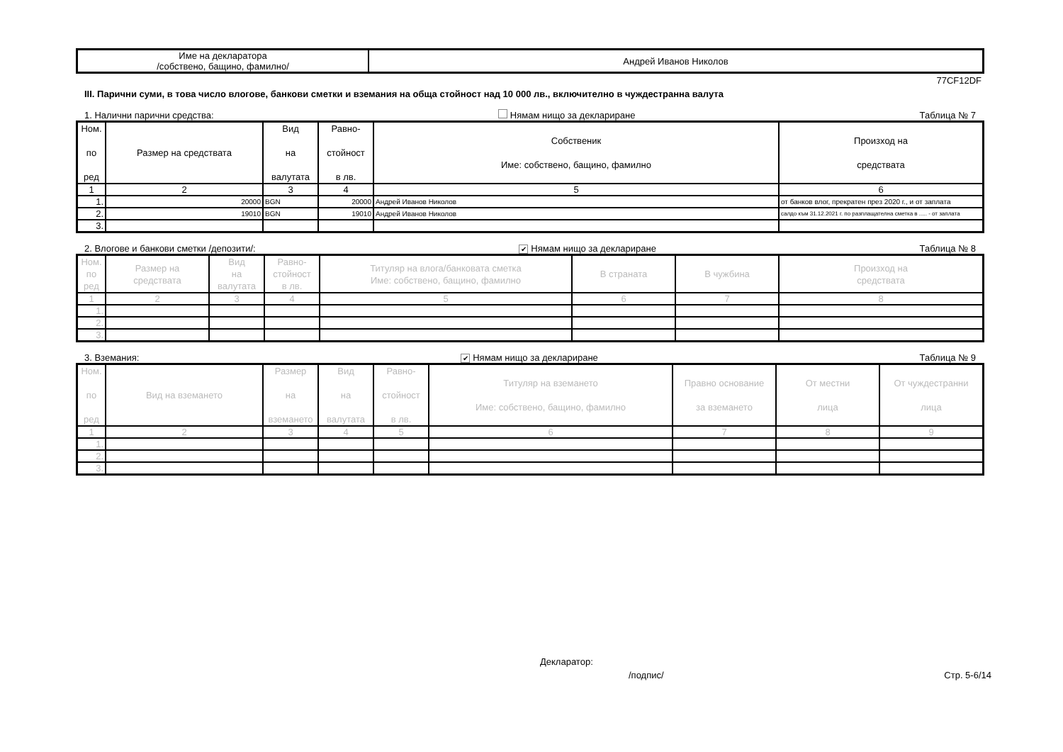| Име на декларатора /собствено, бащино, фамилно/ | Андрей Иванов Николов |
77CF12DF
III. Парични суми, в това число влогове, банкови сметки и вземания на обща стойност над 10 000 лв., включително в чуждестранна валута
1. Налични парични средства: Нямам нищо за деклариране Таблица № 7
| Ном. по ред | Размер на средствата | Вид на валутата | Равно- стойност в лв. | Собственик Име: собствено, бащино, фамилно | Произход на средствата |
| --- | --- | --- | --- | --- | --- |
| 1 | 2 | 3 | 4 | 5 | 6 |
| 1. | 20000 | BGN | 20000 | Андрей Иванов Николов | от банков влог, прекратен през 2020 г., и от заплата |
| 2. | 19010 | BGN | 19010 | Андрей Иванов Николов | салдо към 31.12.2021 г. по разплащателна сметка в ..... - от заплата |
| 3. | | | | | |
2. Влогове и банкови сметки /депозити/: ✔ Нямам нищо за деклариране Таблица № 8
| Ном. по ред | Размер на средствата | Вид на валутата | Равно- стойност в лв. | Титуляр на влога/банковата сметка Име: собствено, бащино, фамилно | В страната | В чужбина | Произход на средствата |
| --- | --- | --- | --- | --- | --- | --- | --- |
| 1 | 2 | 3 | 4 | 5 | 6 | 7 | 8 |
| 1. | | | | | | | |
| 2. | | | | | | | |
| 3. | | | | | | | |
3. Вземания: ✔ Нямам нищо за деклариране Таблица № 9
| Ном. по ред | Вид на вземането | Размер на вземането | Вид на валутата | Равно- стойност в лв. | Титуляр на вземането Име: собствено, бащино, фамилно | Правно основание за вземането | От местни лица | От чуждестранни лица |
| --- | --- | --- | --- | --- | --- | --- | --- | --- |
| 1 | 2 | 3 | 4 | 5 | 6 | 7 | 8 | 9 |
| 1. | | | | | | | | |
| 2. | | | | | | | | |
| 3. | | | | | | | | |
Декларатор:
/подпис/ Стр. 5-6/14